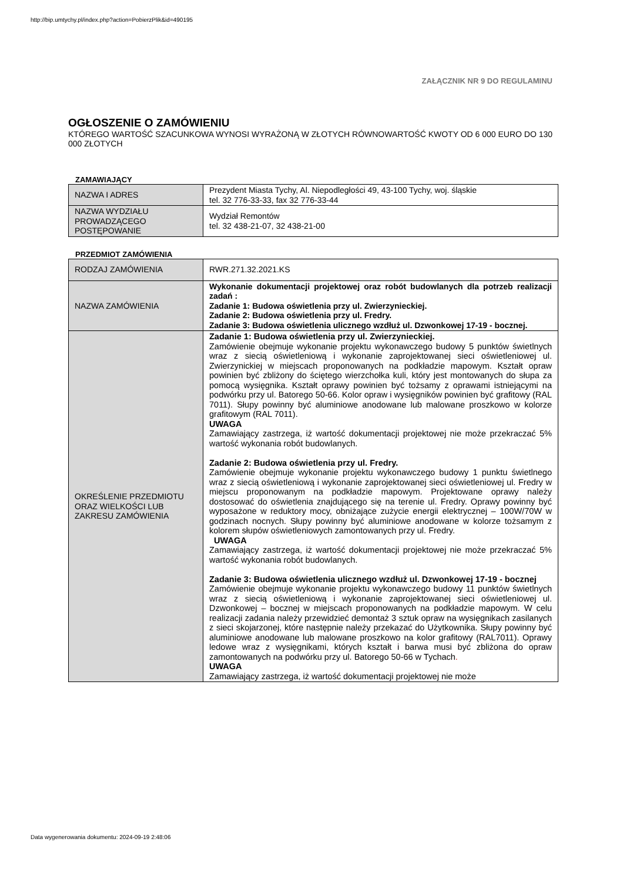http://bip.umtychy.pl/index.php?action=PobierzPlik&id=490195
ZAŁĄCZNIK NR 9 DO REGULAMINU
OGŁOSZENIE O ZAMÓWIENIU
KTÓREGO WARTOŚĆ SZACUNKOWA WYNOSI WYRAŻONĄ W ZŁOTYCH RÓWNOWARTOŚĆ KWOTY OD 6 000 EURO DO 130 000 ZŁOTYCH
ZAMAWIAJĄCY
| NAZWA I ADRES | Prezydent Miasta Tychy, Al. Niepodległości 49, 43-100 Tychy, woj. śląskie tel. 32 776-33-33, fax 32 776-33-44 |
| NAZWA WYDZIAŁU PROWADZĄCEGO POSTĘPOWANIE | Wydział Remontów tel. 32 438-21-07, 32 438-21-00 |
PRZEDMIOT ZAMÓWIENIA
| RODZAJ ZAMÓWIENIA | RWR.271.32.2021.KS |
| NAZWA ZAMÓWIENIA | Wykonanie dokumentacji projektowej oraz robót budowlanych dla potrzeb realizacji zadań : Zadanie 1: Budowa oświetlenia przy ul. Zwierzynieckiej. Zadanie 2: Budowa oświetlenia przy ul. Fredry. Zadanie 3: Budowa oświetlenia ulicznego wzdłuż ul. Dzwonkowej 17-19 - bocznej. |
| OKREŚLENIE PRZEDMIOTU ORAZ WIELKOŚCI LUB ZAKRESU ZAMÓWIENIA | Zadanie 1: Budowa oświetlenia przy ul. Zwierzynieckiej. Zamówienie obejmuje wykonanie projektu wykonawczego budowy 5 punktów świetlnych wraz z siecią oświetleniową i wykonanie zaprojektowanej sieci oświetleniowej ul. Zwierzynickiej w miejscach proponowanych na podkładzie mapowym. Kształt opraw powinien być zbliżony do ściętego wierzchołka kuli, który jest montowanych do słupa za pomocą wysięgnika. Kształt oprawy powinien być tożsamy z oprawami istniejącymi na podwórku przy ul. Batorego 50-66. Kolor opraw i wysięgników powinien być grafitowy (RAL 7011). Słupy powinny być aluminiowe anodowane lub malowane proszkowo w kolorze grafitowym (RAL 7011). UWAGA Zamawiający zastrzega, iż wartość dokumentacji projektowej nie może przekraczać 5% wartość wykonania robót budowlanych. Zadanie 2: Budowa oświetlenia przy ul. Fredry. Zamówienie obejmuje wykonanie projektu wykonawczego budowy 1 punktu świetlnego wraz z siecią oświetleniową i wykonanie zaprojektowanej sieci oświetleniowej ul. Fredry w miejscu proponowanym na podkładzie mapowym. Projektowane oprawy należy dostosować do oświetlenia znajdującego się na terenie ul. Fredry. Oprawy powinny być wyposażone w reduktory mocy, obniżające zużycie energii elektrycznej – 100W/70W w godzinach nocnych. Słupy powinny być aluminiowe anodowane w kolorze tożsamym z kolorem słupów oświetleniowych zamontowanych przy ul. Fredry. UWAGA Zamawiający zastrzega, iż wartość dokumentacji projektowej nie może przekraczać 5% wartość wykonania robót budowlanych. Zadanie 3: Budowa oświetlenia ulicznego wzdłuż ul. Dzwonkowej 17-19 - bocznej Zamówienie obejmuje wykonanie projektu wykonawczego budowy 11 punktów świetlnych wraz z siecią oświetleniową i wykonanie zaprojektowanej sieci oświetleniowej ul. Dzwonkowej – bocznej w miejscach proponowanych na podkładzie mapowym. W celu realizacji zadania należy przewidzieć demontaż 3 sztuk opraw na wysięgnikach zasilanych z sieci skojarzonej, które następnie należy przekazać do Użytkownika. Słupy powinny być aluminiowe anodowane lub malowane proszkowo na kolor grafitowy (RAL7011). Oprawy ledowe wraz z wysięgnikami, których kształt i barwa musi być zbliżona do opraw zamontowanych na podwórku przy ul. Batorego 50-66 w Tychach . UWAGA Zamawiający zastrzega, iż wartość dokumentacji projektowej nie może |
Data wygenerowania dokumentu: 2024-09-19 2:48:06